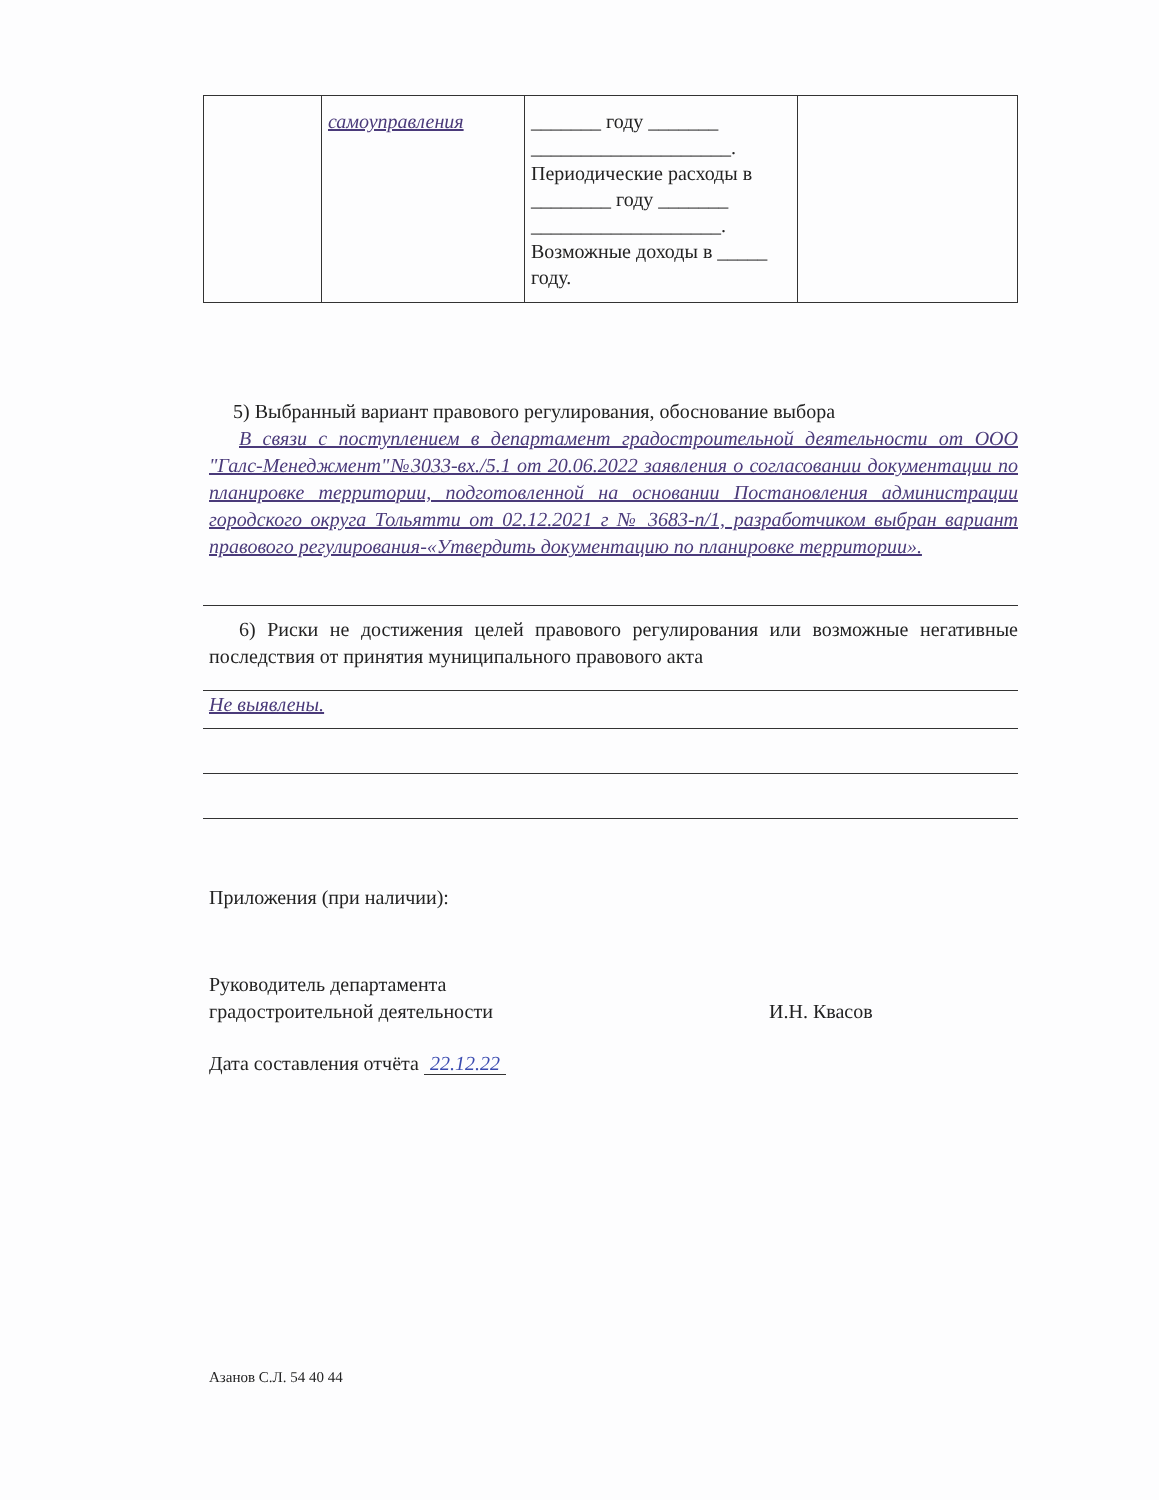| | самоуправления | _______ году _______ ____________________. Периодические расходы в ________ году _______ ___________________. Возможные доходы в _____ году. | |
5) Выбранный вариант правового регулирования, обоснование выбора
В связи с поступлением в департамент градостроительной деятельности от ООО "Галс-Менеджмент"№3033-вх./5.1 от 20.06.2022 заявления о согласовании документации по планировке территории, подготовленной на основании Постановления администрации городского округа Тольятти от 02.12.2021 г № 3683-п/1, разработчиком выбран вариант правового регулирования-«Утвердить документацию по планировке территории».
6) Риски не достижения целей правового регулирования или возможные негативные последствия от принятия муниципального правового акта
Не выявлены.
Приложения (при наличии):
Руководитель департамента
градостроительной деятельности
И.Н. Квасов
Дата составления отчёта 22.12.22
Азанов С.Л. 54 40 44